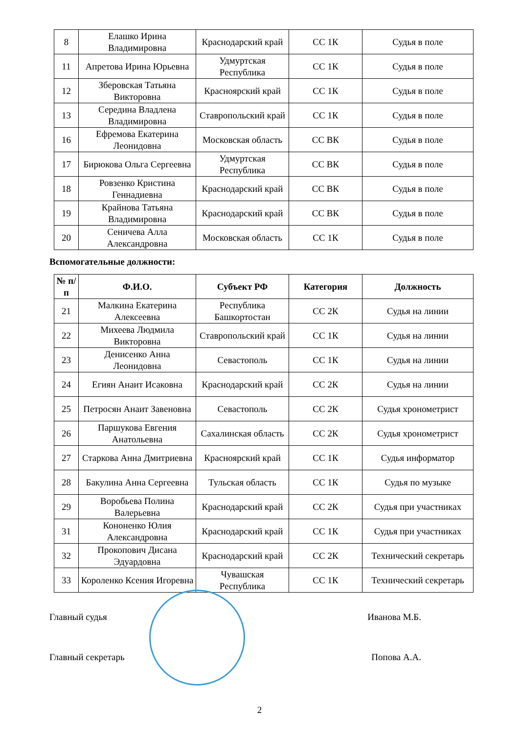| 8 | Елашко Ирина Владимировна | Краснодарский край | СС 1К | Судья в поле |
| 11 | Апретова Ирина Юрьевна | Удмуртская Республика | СС 1К | Судья в поле |
| 12 | Зберовская Татьяна Викторовна | Красноярский край | СС 1К | Судья в поле |
| 13 | Середина Владлена Владимировна | Ставропольский край | СС 1К | Судья в поле |
| 16 | Ефремова Екатерина Леонидовна | Московская область | СС ВК | Судья в поле |
| 17 | Бирюкова Ольга Сергеевна | Удмуртская Республика | СС ВК | Судья в поле |
| 18 | Ровзенко Кристина Геннадиевна | Краснодарский край | СС ВК | Судья в поле |
| 19 | Крайнова Татьяна Владимировна | Краснодарский край | СС ВК | Судья в поле |
| 20 | Сеничева Алла Александровна | Московская область | СС 1К | Судья в поле |
Вспомогательные должности:
| № п/п | Ф.И.О. | Субъект РФ | Категория | Должность |
| --- | --- | --- | --- | --- |
| 21 | Малкина Екатерина Алексеевна | Республика Башкортостан | СС 2К | Судья на линии |
| 22 | Михеева Людмила Викторовна | Ставропольский край | СС 1К | Судья на линии |
| 23 | Денисенко Анна Леонидовна | Севастополь | СС 1К | Судья на линии |
| 24 | Егиян Анаит Исаковна | Краснодарский край | СС 2К | Судья на линии |
| 25 | Петросян Анаит Завеновна | Севастополь | СС 2К | Судья хронометрист |
| 26 | Паршукова Евгения Анатольевна | Сахалинская область | СС 2К | Судья хронометрист |
| 27 | Старкова Анна Дмитриевна | Красноярский край | СС 1К | Судья информатор |
| 28 | Бакулина Анна Сергеевна | Тульская область | СС 1К | Судья по музыке |
| 29 | Воробьева Полина Валерьевна | Краснодарский край | СС 2К | Судья при участниках |
| 31 | Кононенко Юлия Александровна | Краснодарский край | СС 1К | Судья при участниках |
| 32 | Прокопович Дисана Эдуардовна | Краснодарский край | СС 2К | Технический секретарь |
| 33 | Короленко Ксения Игоревна | Чувашская Республика | СС 1К | Технический секретарь |
Главный судья Иванова М.Б.
Главный секретарь Попова А.А.
2